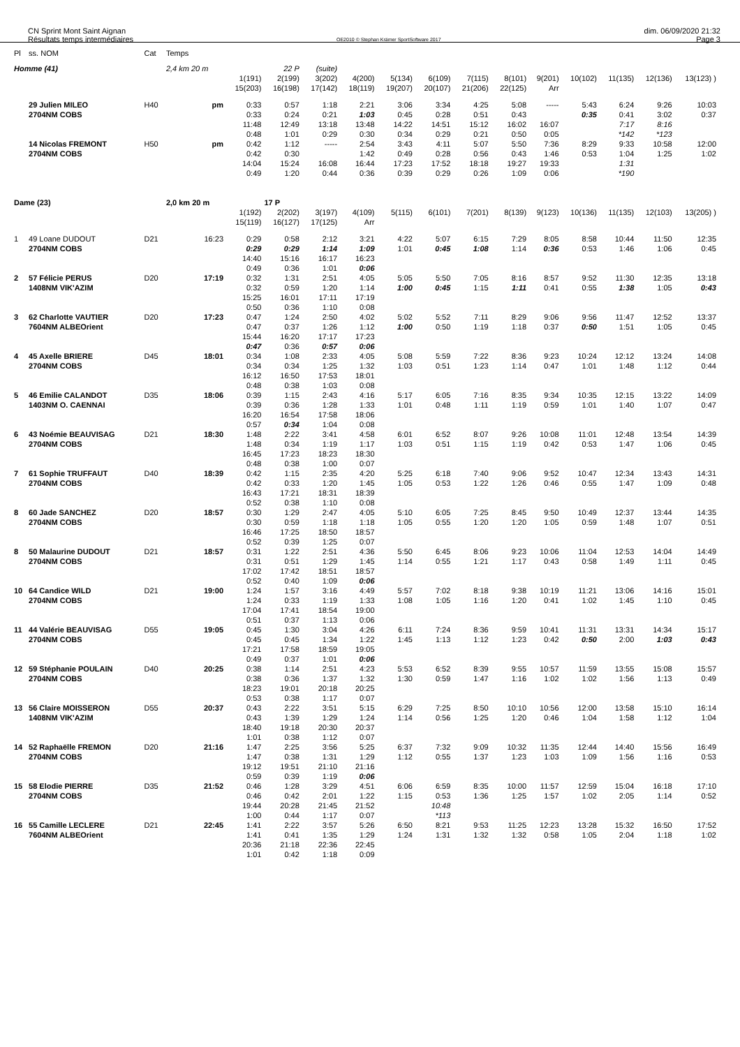CN Sprint Mont Saint Aignan
Résultats temps intermédiaires
OE2010 © Stephan Krämer SportSoftware 2017
dim. 06/09/2020 21:32
Page 3
| Pl | ss. NOM | Cat | Temps | | | | | | | | | | | | | |
| --- | --- | --- | --- | --- | --- | --- | --- | --- | --- | --- | --- | --- | --- | --- | --- | --- |
| Homme (41) | | | 2,4 km 20 m | | 22 P | (suite) | | | | | | | | | | |
| | | | | 1(191) | 2(199) | 3(202) | 4(200) | 5(134) | 6(109) | 7(115) | 8(101) | 9(201) | 10(102) | 11(135) | 12(136) | 13(123) ) |
| | | | | 15(203) | 16(198) | 17(142) | 18(119) | 19(207) | 20(107) | 21(206) | 22(125) | Arr | | | | |
| | 29 Julien MILEO | H40 | pm | 0:33 | 0:57 | 1:18 | 2:21 | 3:06 | 3:34 | 4:25 | 5:08 | ----- | 5:43 | 6:24 | 9:26 | 10:03 |
| | 2704NM COBS | | | 0:33 | 0:24 | 0:21 | 1:03 | 0:45 | 0:28 | 0:51 | 0:43 | | 0:35 | 0:41 | 3:02 | 0:37 |
| | | | | 11:48 | 12:49 | 13:18 | 13:48 | 14:22 | 14:51 | 15:12 | 16:02 | 16:07 | | 7:17 | 8:16 | |
| | | | | 0:48 | 1:01 | 0:29 | 0:30 | 0:34 | 0:29 | 0:21 | 0:50 | 0:05 | | *142 | *123 | |
| | 14 Nicolas FREMONT | H50 | pm | 0:42 | 1:12 | ----- | 2:54 | 3:43 | 4:11 | 5:07 | 5:50 | 7:36 | 8:29 | 9:33 | 10:58 | 12:00 |
| | 2704NM COBS | | | 0:42 | 0:30 | | 1:42 | 0:49 | 0:28 | 0:56 | 0:43 | 1:46 | 0:53 | 1:04 | 1:25 | 1:02 |
| | | | | 14:04 | 15:24 | 16:08 | 16:44 | 17:23 | 17:52 | 18:18 | 19:27 | 19:33 | | 1:31 | | |
| | | | | 0:49 | 1:20 | 0:44 | 0:36 | 0:39 | 0:29 | 0:26 | 1:09 | 0:06 | | *190 | | |
| Dame (23) | | | 2,0 km 20 m | | 17 P | | | | | | | | | | | |
| | | | | 1(192) | 2(202) | 3(197) | 4(109) | 5(115) | 6(101) | 7(201) | 8(139) | 9(123) | 10(136) | 11(135) | 12(103) | 13(205) ) |
| | | | | 15(119) | 16(127) | 17(125) | Arr | | | | | | | | | |
| 1 | 49 Loane DUDOUT | D21 | 16:23 | 0:29 | 0:58 | 2:12 | 3:21 | 4:22 | 5:07 | 6:15 | 7:29 | 8:05 | 8:58 | 10:44 | 11:50 | 12:35 |
| | 2704NM COBS | | | 0:29 | 0:29 | 1:14 | 1:09 | 1:01 | 0:45 | 1:08 | 1:14 | 0:36 | 0:53 | 1:46 | 1:06 | 0:45 |
| | | | | 14:40 | 15:16 | 16:17 | 16:23 | | | | | | | | | |
| | | | | 0:49 | 0:36 | 1:01 | 0:06 | | | | | | | | | |
| 2 | 57 Félicie PERUS | D20 | 17:19 | 0:32 | 1:31 | 2:51 | 4:05 | 5:05 | 5:50 | 7:05 | 8:16 | 8:57 | 9:52 | 11:30 | 12:35 | 13:18 |
| | 1408NM VIK'AZIM | | | 0:32 | 0:59 | 1:20 | 1:14 | 1:00 | 0:45 | 1:15 | 1:11 | 0:41 | 0:55 | 1:38 | 1:05 | 0:43 |
| | | | | 15:25 | 16:01 | 17:11 | 17:19 | | | | | | | | | |
| | | | | 0:50 | 0:36 | 1:10 | 0:08 | | | | | | | | | |
| 3 | 62 Charlotte VAUTIER | D20 | 17:23 | 0:47 | 1:24 | 2:50 | 4:02 | 5:02 | 5:52 | 7:11 | 8:29 | 9:06 | 9:56 | 11:47 | 12:52 | 13:37 |
| | 7604NM ALBEOrient | | | 0:47 | 0:37 | 1:26 | 1:12 | 1:00 | 0:50 | 1:19 | 1:18 | 0:37 | 0:50 | 1:51 | 1:05 | 0:45 |
| | | | | 15:44 | 16:20 | 17:17 | 17:23 | | | | | | | | | |
| | | | | 0:47 | 0:36 | 0:57 | 0:06 | | | | | | | | | |
| 4 | 45 Axelle BRIERE | D45 | 18:01 | 0:34 | 1:08 | 2:33 | 4:05 | 5:08 | 5:59 | 7:22 | 8:36 | 9:23 | 10:24 | 12:12 | 13:24 | 14:08 |
| | 2704NM COBS | | | 0:34 | 0:34 | 1:25 | 1:32 | 1:03 | 0:51 | 1:23 | 1:14 | 0:47 | 1:01 | 1:48 | 1:12 | 0:44 |
| | | | | 16:12 | 16:50 | 17:53 | 18:01 | | | | | | | | | |
| | | | | 0:48 | 0:38 | 1:03 | 0:08 | | | | | | | | | |
| 5 | 46 Emilie CALANDOT | D35 | 18:06 | 0:39 | 1:15 | 2:43 | 4:16 | 5:17 | 6:05 | 7:16 | 8:35 | 9:34 | 10:35 | 12:15 | 13:22 | 14:09 |
| | 1403NM O. CAENNAI | | | 0:39 | 0:36 | 1:28 | 1:33 | 1:01 | 0:48 | 1:11 | 1:19 | 0:59 | 1:01 | 1:40 | 1:07 | 0:47 |
| | | | | 16:20 | 16:54 | 17:58 | 18:06 | | | | | | | | | |
| | | | | 0:57 | 0:34 | 1:04 | 0:08 | | | | | | | | | |
| 6 | 43 Noémie BEAUVISAG | D21 | 18:30 | 1:48 | 2:22 | 3:41 | 4:58 | 6:01 | 6:52 | 8:07 | 9:26 | 10:08 | 11:01 | 12:48 | 13:54 | 14:39 |
| | 2704NM COBS | | | 1:48 | 0:34 | 1:19 | 1:17 | 1:03 | 0:51 | 1:15 | 1:19 | 0:42 | 0:53 | 1:47 | 1:06 | 0:45 |
| | | | | 16:45 | 17:23 | 18:23 | 18:30 | | | | | | | | | |
| | | | | 0:48 | 0:38 | 1:00 | 0:07 | | | | | | | | | |
| 7 | 61 Sophie TRUFFAUT | D40 | 18:39 | 0:42 | 1:15 | 2:35 | 4:20 | 5:25 | 6:18 | 7:40 | 9:06 | 9:52 | 10:47 | 12:34 | 13:43 | 14:31 |
| | 2704NM COBS | | | 0:42 | 0:33 | 1:20 | 1:45 | 1:05 | 0:53 | 1:22 | 1:26 | 0:46 | 0:55 | 1:47 | 1:09 | 0:48 |
| | | | | 16:43 | 17:21 | 18:31 | 18:39 | | | | | | | | | |
| | | | | 0:52 | 0:38 | 1:10 | 0:08 | | | | | | | | | |
| 8 | 60 Jade SANCHEZ | D20 | 18:57 | 0:30 | 1:29 | 2:47 | 4:05 | 5:10 | 6:05 | 7:25 | 8:45 | 9:50 | 10:49 | 12:37 | 13:44 | 14:35 |
| | 2704NM COBS | | | 0:30 | 0:59 | 1:18 | 1:18 | 1:05 | 0:55 | 1:20 | 1:20 | 1:05 | 0:59 | 1:48 | 1:07 | 0:51 |
| | | | | 16:46 | 17:25 | 18:50 | 18:57 | | | | | | | | | |
| | | | | 0:52 | 0:39 | 1:25 | 0:07 | | | | | | | | | |
| 8 | 50 Malaurine DUDOUT | D21 | 18:57 | 0:31 | 1:22 | 2:51 | 4:36 | 5:50 | 6:45 | 8:06 | 9:23 | 10:06 | 11:04 | 12:53 | 14:04 | 14:49 |
| | 2704NM COBS | | | 0:31 | 0:51 | 1:29 | 1:45 | 1:14 | 0:55 | 1:21 | 1:17 | 0:43 | 0:58 | 1:49 | 1:11 | 0:45 |
| | | | | 17:02 | 17:42 | 18:51 | 18:57 | | | | | | | | | |
| | | | | 0:52 | 0:40 | 1:09 | 0:06 | | | | | | | | | |
| 10 | 64 Candice WILD | D21 | 19:00 | 1:24 | 1:57 | 3:16 | 4:49 | 5:57 | 7:02 | 8:18 | 9:38 | 10:19 | 11:21 | 13:06 | 14:16 | 15:01 |
| | 2704NM COBS | | | 1:24 | 0:33 | 1:19 | 1:33 | 1:08 | 1:05 | 1:16 | 1:20 | 0:41 | 1:02 | 1:45 | 1:10 | 0:45 |
| | | | | 17:04 | 17:41 | 18:54 | 19:00 | | | | | | | | | |
| | | | | 0:51 | 0:37 | 1:13 | 0:06 | | | | | | | | | |
| 11 | 44 Valérie BEAUVISAG | D55 | 19:05 | 0:45 | 1:30 | 3:04 | 4:26 | 6:11 | 7:24 | 8:36 | 9:59 | 10:41 | 11:31 | 13:31 | 14:34 | 15:17 |
| | 2704NM COBS | | | 0:45 | 0:45 | 1:34 | 1:22 | 1:45 | 1:13 | 1:12 | 1:23 | 0:42 | 0:50 | 2:00 | 1:03 | 0:43 |
| | | | | 17:21 | 17:58 | 18:59 | 19:05 | | | | | | | | | |
| | | | | 0:49 | 0:37 | 1:01 | 0:06 | | | | | | | | | |
| 12 | 59 Stéphanie POULAIN | D40 | 20:25 | 0:38 | 1:14 | 2:51 | 4:23 | 5:53 | 6:52 | 8:39 | 9:55 | 10:57 | 11:59 | 13:55 | 15:08 | 15:57 |
| | 2704NM COBS | | | 0:38 | 0:36 | 1:37 | 1:32 | 1:30 | 0:59 | 1:47 | 1:16 | 1:02 | 1:02 | 1:56 | 1:13 | 0:49 |
| | | | | 18:23 | 19:01 | 20:18 | 20:25 | | | | | | | | | |
| | | | | 0:53 | 0:38 | 1:17 | 0:07 | | | | | | | | | |
| 13 | 56 Claire MOISSERON | D55 | 20:37 | 0:43 | 2:22 | 3:51 | 5:15 | 6:29 | 7:25 | 8:50 | 10:10 | 10:56 | 12:00 | 13:58 | 15:10 | 16:14 |
| | 1408NM VIK'AZIM | | | 0:43 | 1:39 | 1:29 | 1:24 | 1:14 | 0:56 | 1:25 | 1:20 | 0:46 | 1:04 | 1:58 | 1:12 | 1:04 |
| | | | | 18:40 | 19:18 | 20:30 | 20:37 | | | | | | | | | |
| | | | | 1:01 | 0:38 | 1:12 | 0:07 | | | | | | | | | |
| 14 | 52 Raphaëlle FREMON | D20 | 21:16 | 1:47 | 2:25 | 3:56 | 5:25 | 6:37 | 7:32 | 9:09 | 10:32 | 11:35 | 12:44 | 14:40 | 15:56 | 16:49 |
| | 2704NM COBS | | | 1:47 | 0:38 | 1:31 | 1:29 | 1:12 | 0:55 | 1:37 | 1:23 | 1:03 | 1:09 | 1:56 | 1:16 | 0:53 |
| | | | | 19:12 | 19:51 | 21:10 | 21:16 | | | | | | | | | |
| | | | | 0:59 | 0:39 | 1:19 | 0:06 | | | | | | | | | |
| 15 | 58 Elodie PIERRE | D35 | 21:52 | 0:46 | 1:28 | 3:29 | 4:51 | 6:06 | 6:59 | 8:35 | 10:00 | 11:57 | 12:59 | 15:04 | 16:18 | 17:10 |
| | 2704NM COBS | | | 0:46 | 0:42 | 2:01 | 1:22 | 1:15 | 0:53 | 1:36 | 1:25 | 1:57 | 1:02 | 2:05 | 1:14 | 0:52 |
| | | | | 19:44 | 20:28 | 21:45 | 21:52 | | 10:48 | | | | | | | |
| | | | | 1:00 | 0:44 | 1:17 | 0:07 | | *113 | | | | | | | |
| 16 | 55 Camille LECLERE | D21 | 22:45 | 1:41 | 2:22 | 3:57 | 5:26 | 6:50 | 8:21 | 9:53 | 11:25 | 12:23 | 13:28 | 15:32 | 16:50 | 17:52 |
| | 7604NM ALBEOrient | | | 1:41 | 0:41 | 1:35 | 1:29 | 1:24 | 1:31 | 1:32 | 1:32 | 0:58 | 1:05 | 2:04 | 1:18 | 1:02 |
| | | | | 20:36 | 21:18 | 22:36 | 22:45 | | | | | | | | | |
| | | | | 1:01 | 0:42 | 1:18 | 0:09 | | | | | | | | | |